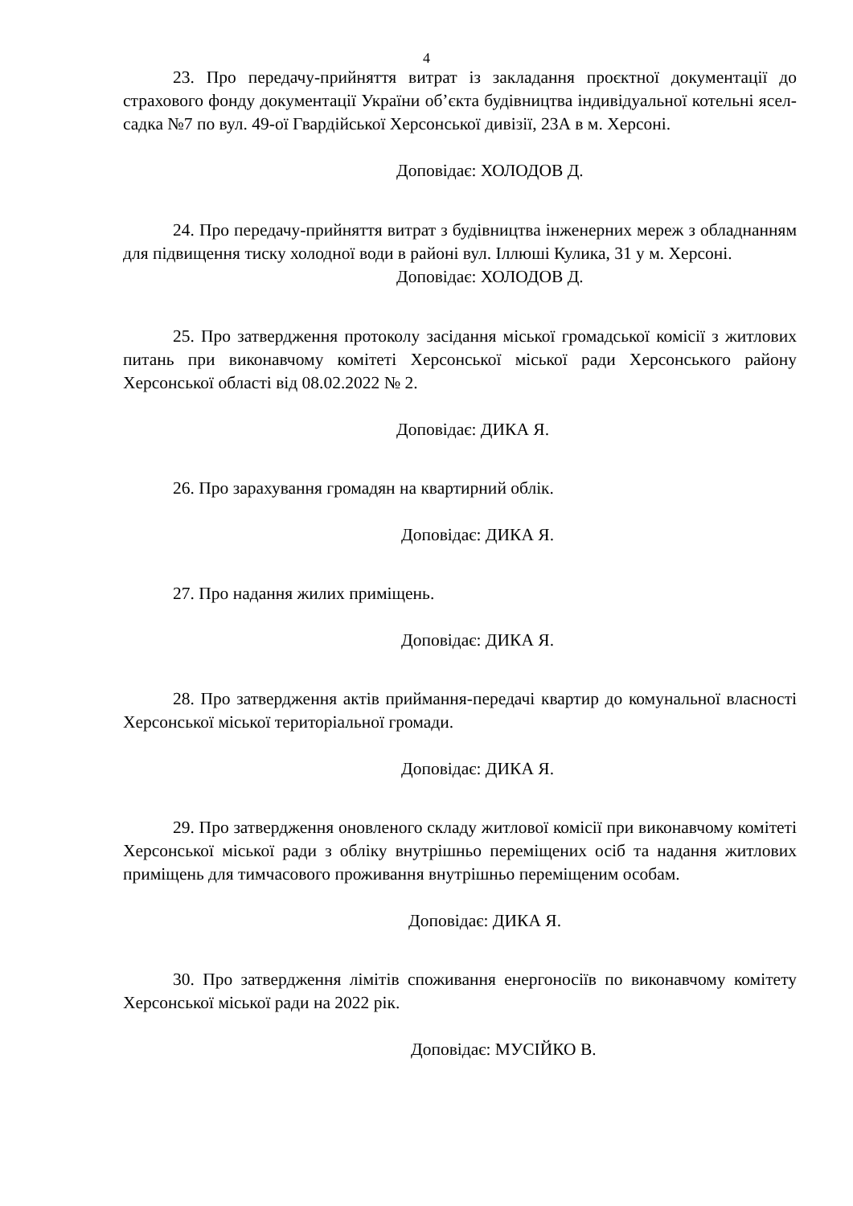4
23. Про передачу-прийняття витрат із закладання проєктної документації до страхового фонду документації України об’єкта будівництва індивідуальної котельні ясел-садка №7 по вул. 49-ої Гвардійської Херсонської дивізії, 23А в м. Херсоні.
Доповідає: ХОЛОДОВ Д.
24. Про передачу-прийняття витрат з будівництва інженерних мереж з обладнанням для підвищення тиску холодної води в районі вул. Іллюші Кулика, 31 у м. Херсоні.
Доповідає: ХОЛОДОВ Д.
25. Про затвердження протоколу засідання міської громадської комісії з житлових питань при виконавчому комітеті Херсонської міської ради Херсонського району Херсонської області від 08.02.2022 № 2.
Доповідає: ДИКА Я.
26. Про зарахування громадян на квартирний облік.
Доповідає: ДИКА Я.
27. Про надання жилих приміщень.
Доповідає: ДИКА Я.
28. Про затвердження актів приймання-передачі квартир до комунальної власності Херсонської міської територіальної громади.
Доповідає: ДИКА Я.
29. Про затвердження оновленого складу житлової комісії при виконавчому комітеті Херсонської міської ради з обліку внутрішньо переміщених осіб та надання житлових приміщень для тимчасового проживання внутрішньо переміщеним особам.
Доповідає: ДИКА Я.
30. Про затвердження лімітів споживання енергоносіїв по виконавчому комітету Херсонської міської ради на 2022 рік.
Доповідає: МУСІЙКО В.